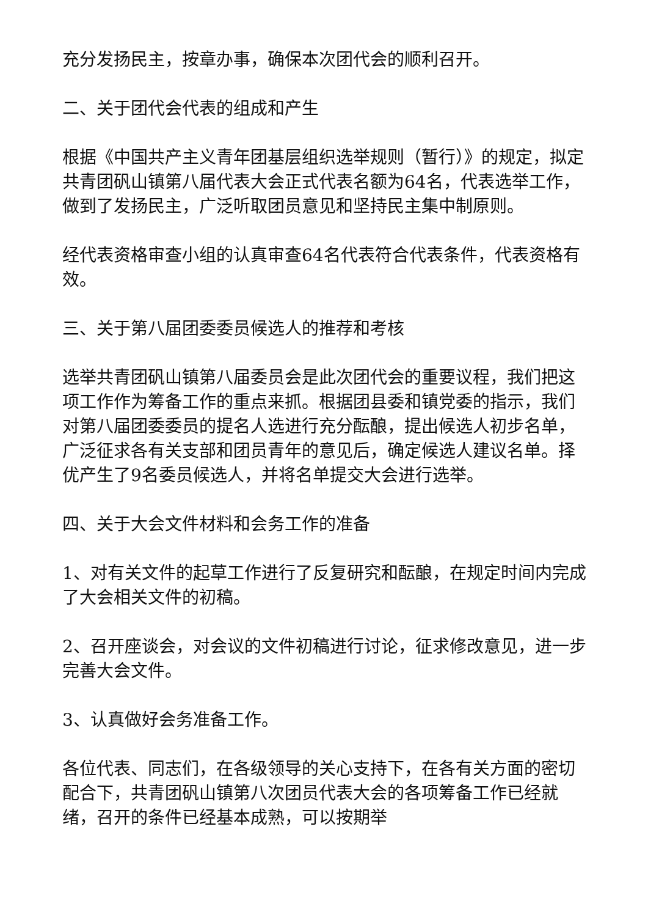充分发扬民主，按章办事，确保本次团代会的顺利召开。
二、关于团代会代表的组成和产生
根据《中国共产主义青年团基层组织选举规则（暂行）》的规定，拟定共青团矾山镇第八届代表大会正式代表名额为64名，代表选举工作，做到了发扬民主，广泛听取团员意见和坚持民主集中制原则。
经代表资格审查小组的认真审查64名代表符合代表条件，代表资格有效。
三、关于第八届团委委员候选人的推荐和考核
选举共青团矾山镇第八届委员会是此次团代会的重要议程，我们把这项工作作为筹备工作的重点来抓。根据团县委和镇党委的指示，我们对第八届团委委员的提名人选进行充分酝酿，提出候选人初步名单，广泛征求各有关支部和团员青年的意见后，确定候选人建议名单。择优产生了9名委员候选人，并将名单提交大会进行选举。
四、关于大会文件材料和会务工作的准备
1、对有关文件的起草工作进行了反复研究和酝酿，在规定时间内完成了大会相关文件的初稿。
2、召开座谈会，对会议的文件初稿进行讨论，征求修改意见，进一步完善大会文件。
3、认真做好会务准备工作。
各位代表、同志们，在各级领导的关心支持下，在各有关方面的密切配合下，共青团矾山镇第八次团员代表大会的各项筹备工作已经就绪，召开的条件已经基本成熟，可以按期举